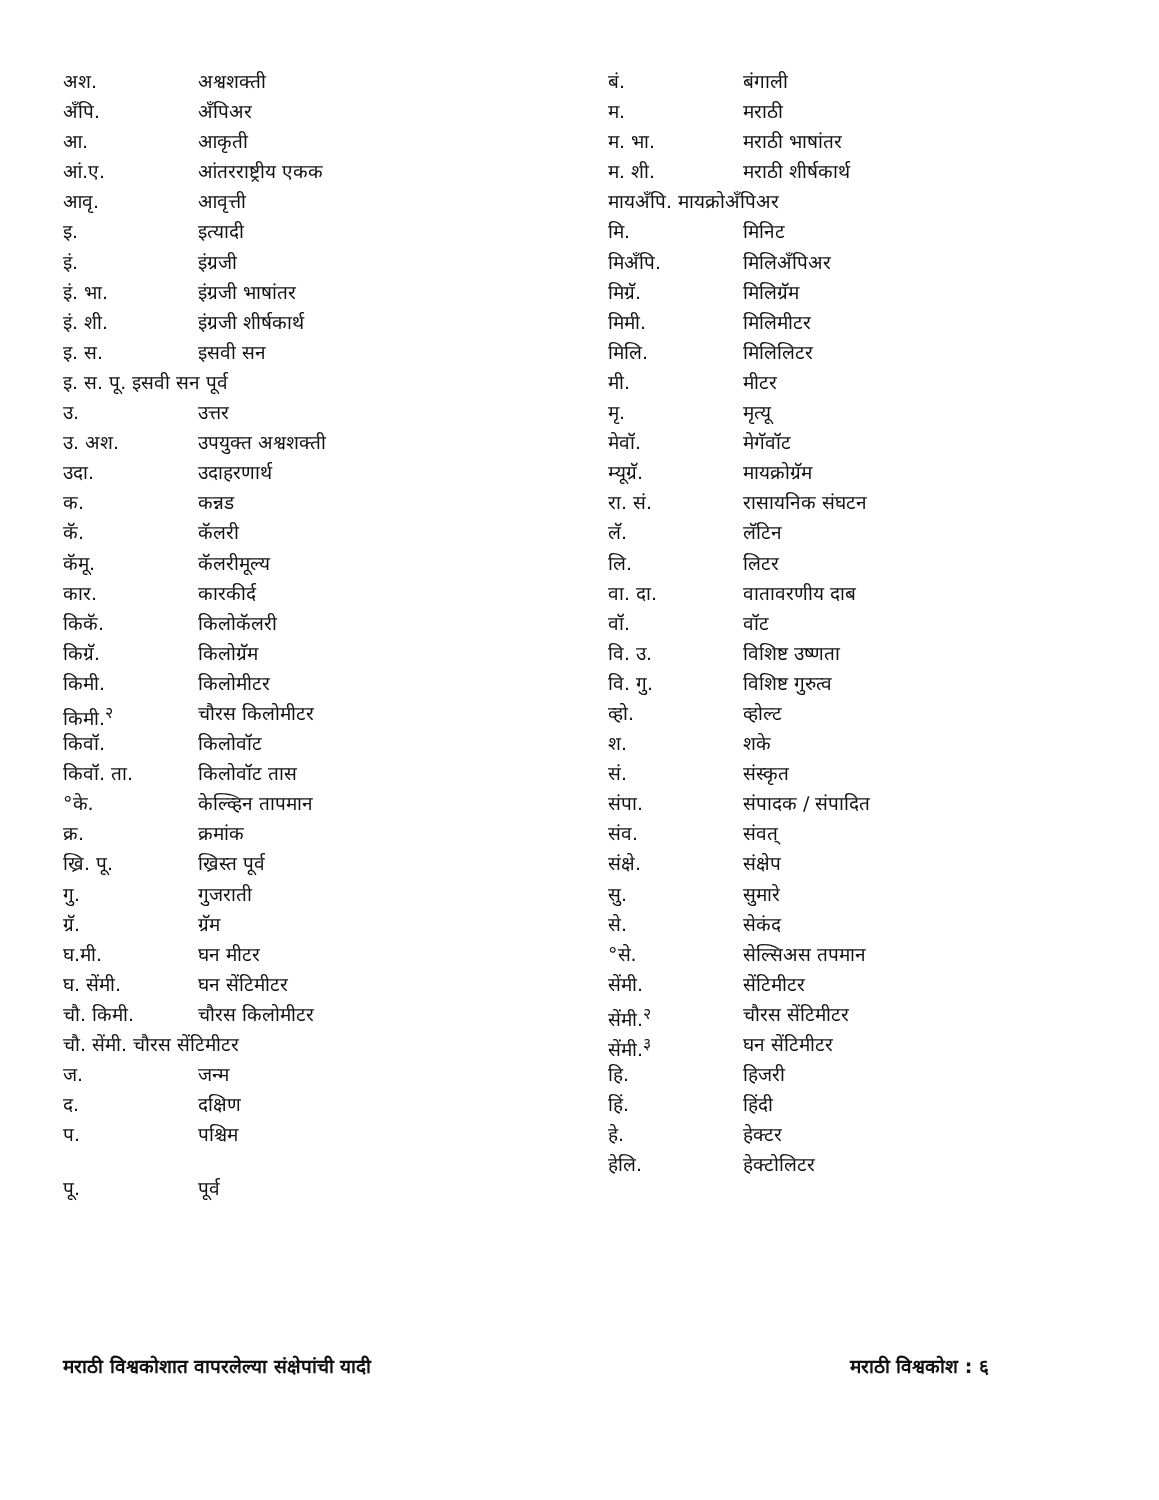अश. अश्वशक्ती
अँपि. अँपिअर
आ. आकृती
आं.ए. आंतरराष्ट्रीय एकक
आवृ. आवृत्ती
इ. इत्यादी
इं. इंग्रजी
इं. भा. इंग्रजी भाषांतर
इं. शी. इंग्रजी शीर्षकार्थ
इ. स. इसवी सन
इ. स. पू. इसवी सन पूर्व
उ. उत्तर
उ. अश. उपयुक्त अश्वशक्ती
उदा. उदाहरणार्थ
क. कन्नड
कॅ. कॅलरी
कॅमू. कॅलरीमूल्य
कार. कारकीर्द
किकॅ. किलोकॅलरी
किग्रॅ. किलोग्रॅम
किमी. किलोमीटर
किमी.<sup>२</sup> चौरस किलोमीटर
किवॉ. किलोवॉट
किवॉ. ता. किलोवॉट तास
°के. केल्व्हिन तापमान
क्र. क्रमांक
ख्रि. पू. ख्रिस्त पूर्व
गु. गुजराती
ग्रॅ. ग्रॅम
घ.मी. घन मीटर
घ. सेंमी. घन सेंटिमीटर
चौ. किमी. चौरस किलोमीटर
चौ. सेंमी. चौरस सेंटिमीटर
ज. जन्म
द. दक्षिण
प. पश्चिम
पू. पूर्व
बं. बंगाली
म. मराठी
म. भा. मराठी भाषांतर
म. शी. मराठी शीर्षकार्थ
मायअँपि. मायक्रोअँपिअर
मि. मिनिट
मिअँपि. मिलिअँपिअर
मिग्रॅ. मिलिग्रॅम
मिमी. मिलिमीटर
मिलि. मिलिलिटर
मी. मीटर
मृ. मृत्यू
मेवॉ. मेगॅवॉट
म्यूग्रॅ. मायक्रोग्रॅम
रा. सं. रासायनिक संघटन
लॅ. लॅटिन
लि. लिटर
वा. दा. वातावरणीय दाब
वॉ. वॉट
वि. उ. विशिष्ट उष्णता
वि. गु. विशिष्ट गुरुत्व
व्हो. व्होल्ट
श. शके
सं. संस्कृत
संपा. संपादक / संपादित
संव. संवत्
संक्षे. संक्षेप
सु. सुमारे
से. सेकंद
°से. सेल्सिअस तपमान
सेंमी. सेंटिमीटर
सेंमी.<sup>२</sup> चौरस सेंटिमीटर
सेंमी.<sup>३</sup> घन सेंटिमीटर
हि. हिजरी
हिं. हिंदी
हे. हेक्टर
हेलि. हेक्टोलिटर
मराठी विश्वकोशात वापरलेल्या संक्षेपांची यादी मराठी विश्वकोश : ६